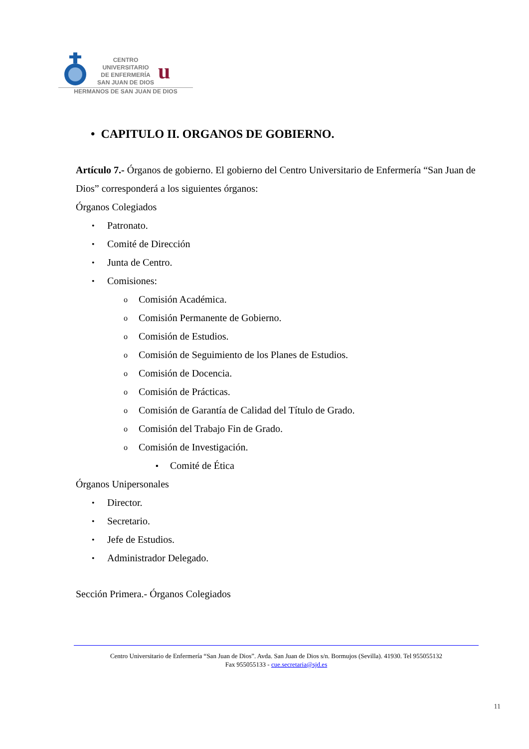CENTRO
UNIVERSITARIO
DE ENFERMERÍA
SAN JUAN DE DIOS
u
HERMANOS DE SAN JUAN DE DIOS
• CAPITULO II. ORGANOS DE GOBIERNO.
Artículo 7.- Órganos de gobierno. El gobierno del Centro Universitario de Enfermería “San Juan de Dios” corresponderá a los siguientes órganos:
Órganos Colegiados
• Patronato.
• Comité de Dirección
• Junta de Centro.
• Comisiones:
o Comisión Académica.
o Comisión Permanente de Gobierno.
o Comisión de Estudios.
o Comisión de Seguimiento de los Planes de Estudios.
o Comisión de Docencia.
o Comisión de Prácticas.
o Comisión de Garantía de Calidad del Título de Grado.
o Comisión del Trabajo Fin de Grado.
o Comisión de Investigación.
▪ Comité de Ética
Órganos Unipersonales
• Director.
• Secretario.
• Jefe de Estudios.
• Administrador Delegado.
Sección Primera.- Órganos Colegiados
Centro Universitario de Enfermería “San Juan de Dios”. Avda. San Juan de Dios s/n. Bormujos (Sevilla). 41930. Tel 955055132
Fax 955055133 - cue.secretaria@sjd.es
11